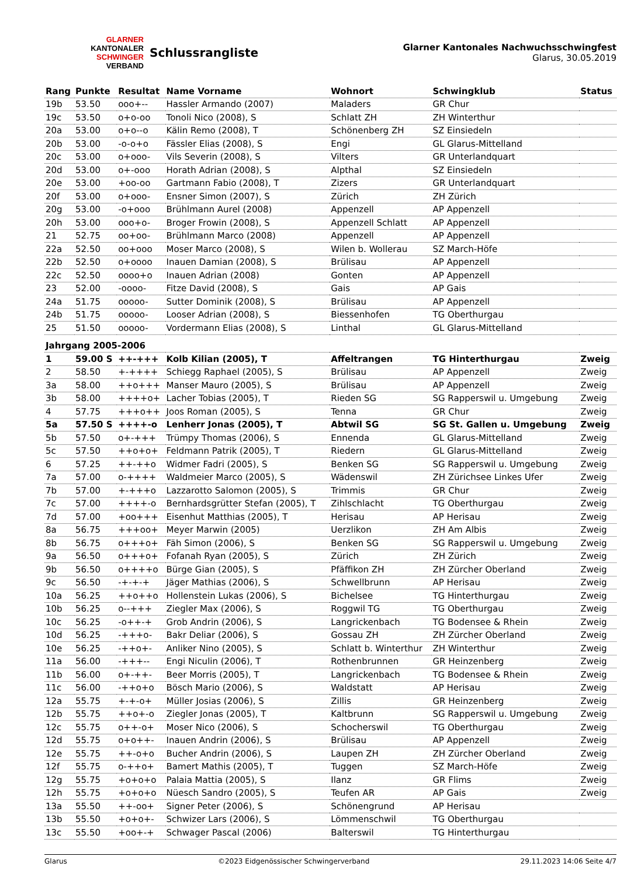GLARNER
KANTONALER
SCHWINGER
VERBAND
Schlussrangliste
Glarner Kantonales Nachwuchsschwingfest
Glarus, 30.05.2019
| Rang | Punkte | Resultat | Name Vorname | Wohnort | Schwingklub | Status |
| --- | --- | --- | --- | --- | --- | --- |
| 19b | 53.50 | ooo+-- | Hassler Armando (2007) | Maladers | GR Chur | |
| 19c | 53.50 | o+o-oo | Tonoli Nico (2008), S | Schlatt ZH | ZH Winterthur | |
| 20a | 53.00 | o+o--o | Kälin Remo (2008), T | Schönenberg ZH | SZ Einsiedeln | |
| 20b | 53.00 | -o-o+o | Fässler Elias (2008), S | Engi | GL Glarus-Mittelland | |
| 20c | 53.00 | o+ooo- | Vils Severin (2008), S | Vilters | GR Unterlandquart | |
| 20d | 53.00 | o+-ooo | Horath Adrian (2008), S | Alpthal | SZ Einsiedeln | |
| 20e | 53.00 | +oo-oo | Gartmann Fabio (2008), T | Zizers | GR Unterlandquart | |
| 20f | 53.00 | o+ooo- | Ensner Simon (2007), S | Zürich | ZH Zürich | |
| 20g | 53.00 | -o+ooo | Brühlmann Aurel (2008) | Appenzell | AP Appenzell | |
| 20h | 53.00 | ooo+o- | Broger Frowin (2008), S | Appenzell Schlatt | AP Appenzell | |
| 21 | 52.75 | oo+oo- | Brühlmann Marco (2008) | Appenzell | AP Appenzell | |
| 22a | 52.50 | oo+ooo | Moser Marco (2008), S | Wilen b. Wollerau | SZ March-Höfe | |
| 22b | 52.50 | o+oooo | Inauen Damian (2008), S | Brülisau | AP Appenzell | |
| 22c | 52.50 | oooo+o | Inauen Adrian (2008) | Gonten | AP Appenzell | |
| 23 | 52.00 | -oooo- | Fitze David (2008), S | Gais | AP Gais | |
| 24a | 51.75 | ooooo- | Sutter Dominik (2008), S | Brülisau | AP Appenzell | |
| 24b | 51.75 | ooooo- | Looser Adrian (2008), S | Biessenhofen | TG Oberthurgau | |
| 25 | 51.50 | ooooo- | Vordermann Elias (2008), S | Linthal | GL Glarus-Mittelland | |
| Jahrgang 2005-2006 | | | | | | |
| 1 | 59.00 S | ++-+++ | Kolb Kilian (2005), T | Affeltrangen | TG Hinterthurgau | Zweig |
| 2 | 58.50 | +-++++ | Schiegg Raphael (2005), S | Brülisau | AP Appenzell | Zweig |
| 3a | 58.00 | ++o+++ | Manser Mauro (2005), S | Brülisau | AP Appenzell | Zweig |
| 3b | 58.00 | ++++o+ | Lacher Tobias (2005), T | Rieden SG | SG Rapperswil u. Umgebung | Zweig |
| 4 | 57.75 | +++o++ | Joos Roman (2005), S | Tenna | GR Chur | Zweig |
| 5a | 57.50 S | ++++-o | Lenherr Jonas (2005), T | Abtwil SG | SG St. Gallen u. Umgebung | Zweig |
| 5b | 57.50 | o+-+++ | Trümpy Thomas (2006), S | Ennenda | GL Glarus-Mittelland | Zweig |
| 5c | 57.50 | ++o+o+ | Feldmann Patrik (2005), T | Riedern | GL Glarus-Mittelland | Zweig |
| 6 | 57.25 | ++-++o | Widmer Fadri (2005), S | Benken SG | SG Rapperswil u. Umgebung | Zweig |
| 7a | 57.00 | o-++++ | Waldmeier Marco (2005), S | Wädenswil | ZH Zürichsee Linkes Ufer | Zweig |
| 7b | 57.00 | +-+++o | Lazzarotto Salomon (2005), S | Trimmis | GR Chur | Zweig |
| 7c | 57.00 | ++++-o | Bernhardsgrütter Stefan (2005), T | Zihlschlacht | TG Oberthurgau | Zweig |
| 7d | 57.00 | +oo+++ | Eisenhut Matthias (2005), T | Herisau | AP Herisau | Zweig |
| 8a | 56.75 | +++oo+ | Meyer Marwin (2005) | Uerzlikon | ZH Am Albis | Zweig |
| 8b | 56.75 | o+++o+ | Fäh Simon (2006), S | Benken SG | SG Rapperswil u. Umgebung | Zweig |
| 9a | 56.50 | o+++o+ | Fofanah Ryan (2005), S | Zürich | ZH Zürich | Zweig |
| 9b | 56.50 | o++++o | Bürge Gian (2005), S | Pfäffikon ZH | ZH Zürcher Oberland | Zweig |
| 9c | 56.50 | -+-+-+ | Jäger Mathias (2006), S | Schwellbrunn | AP Herisau | Zweig |
| 10a | 56.25 | ++o++o | Hollenstein Lukas (2006), S | Bichelsee | TG Hinterthurgau | Zweig |
| 10b | 56.25 | o--+++ | Ziegler Max (2006), S | Roggwil TG | TG Oberthurgau | Zweig |
| 10c | 56.25 | -o++-+ | Grob Andrin (2006), S | Langrickenbach | TG Bodensee & Rhein | Zweig |
| 10d | 56.25 | -+++o- | Bakr Deliar (2006), S | Gossau ZH | ZH Zürcher Oberland | Zweig |
| 10e | 56.25 | -++o+- | Anliker Nino (2005), S | Schlatt b. Winterthur | ZH Winterthur | Zweig |
| 11a | 56.00 | -+++-- | Engi Niculin (2006), T | Rothenbrunnen | GR Heinzenberg | Zweig |
| 11b | 56.00 | o+-++- | Beer Morris (2005), T | Langrickenbach | TG Bodensee & Rhein | Zweig |
| 11c | 56.00 | -++o+o | Bösch Mario (2006), S | Waldstatt | AP Herisau | Zweig |
| 12a | 55.75 | +-+-o+ | Müller Josias (2006), S | Zillis | GR Heinzenberg | Zweig |
| 12b | 55.75 | ++o+-o | Ziegler Jonas (2005), T | Kaltbrunn | SG Rapperswil u. Umgebung | Zweig |
| 12c | 55.75 | o++-o+ | Moser Nico (2006), S | Schocherswil | TG Oberthurgau | Zweig |
| 12d | 55.75 | o+o++- | Inauen Andrin (2006), S | Brülisau | AP Appenzell | Zweig |
| 12e | 55.75 | ++-o+o | Bucher Andrin (2006), S | Laupen ZH | ZH Zürcher Oberland | Zweig |
| 12f | 55.75 | o-++o+ | Bamert Mathis (2005), T | Tuggen | SZ March-Höfe | Zweig |
| 12g | 55.75 | +o+o+o | Palaia Mattia (2005), S | Ilanz | GR Flims | Zweig |
| 12h | 55.75 | +o+o+o | Nüesch Sandro (2005), S | Teufen AR | AP Gais | Zweig |
| 13a | 55.50 | ++-oo+ | Signer Peter (2006), S | Schönengrund | AP Herisau | |
| 13b | 55.50 | +o+o+- | Schwizer Lars (2006), S | Lömmenschwil | TG Oberthurgau | |
| 13c | 55.50 | +oo+-+ | Schwager Pascal (2006) | Balterswil | TG Hinterthurgau | |
Glarus ©2023 Eidgenössischer Schwingerverband 29.11.2023 14:06 Seite 4/7